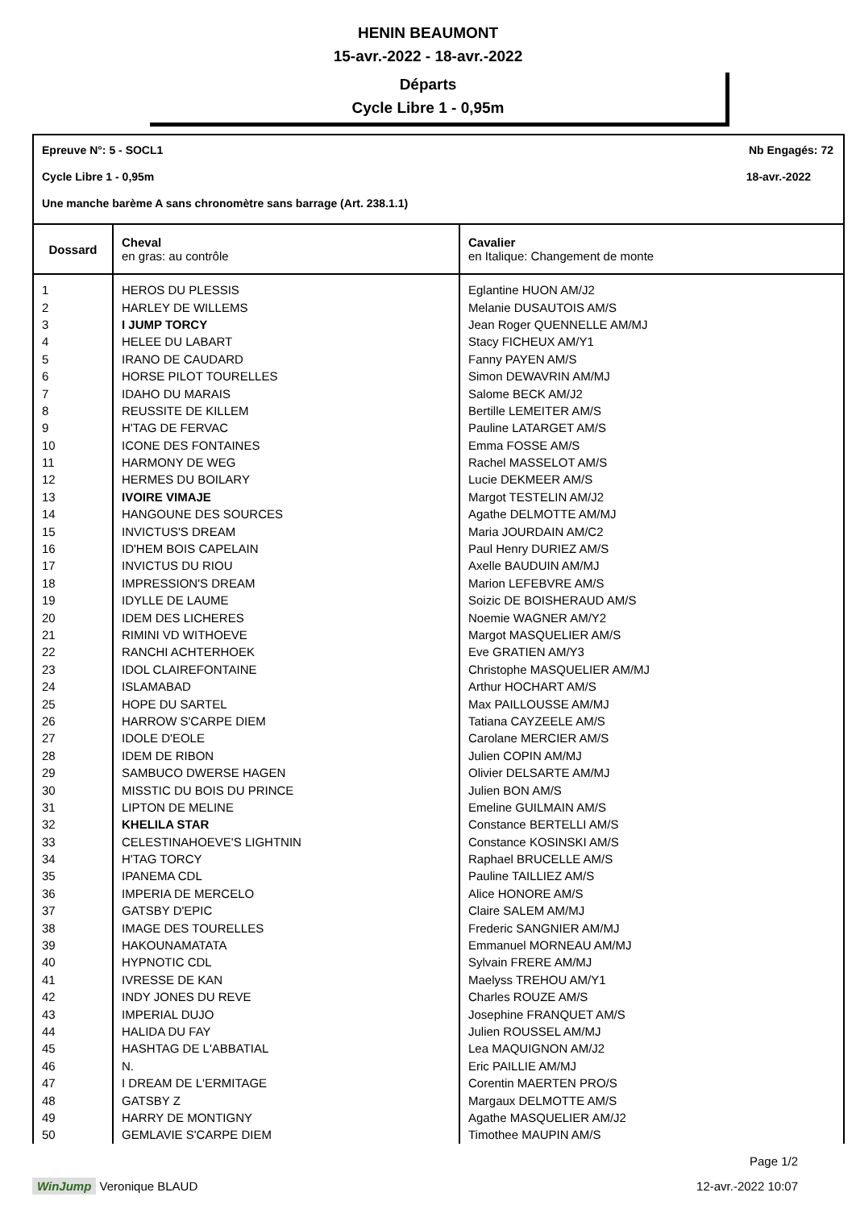HENIN BEAUMONT
15-avr.-2022 - 18-avr.-2022
Départs
Cycle Libre 1 - 0,95m
Epreuve N°: 5 - SOCL1 Nb Engagés: 72
Cycle Libre 1 - 0,95m 18-avr.-2022
Une manche barème A sans chronomètre sans barrage (Art. 238.1.1)
| Dossard | Cheval en gras: au contrôle | Cavalier en Italique: Changement de monte |
| --- | --- | --- |
| 1 | HEROS DU PLESSIS | Eglantine HUON AM/J2 |
| 2 | HARLEY DE WILLEMS | Melanie DUSAUTOIS AM/S |
| 3 | I JUMP TORCY | Jean Roger QUENNELLE AM/MJ |
| 4 | HELEE DU LABART | Stacy FICHEUX AM/Y1 |
| 5 | IRANO DE CAUDARD | Fanny PAYEN AM/S |
| 6 | HORSE PILOT TOURELLES | Simon DEWAVRIN AM/MJ |
| 7 | IDAHO DU MARAIS | Salome BECK AM/J2 |
| 8 | REUSSITE DE KILLEM | Bertille LEMEITER AM/S |
| 9 | H'TAG DE FERVAC | Pauline LATARGET AM/S |
| 10 | ICONE DES FONTAINES | Emma FOSSE AM/S |
| 11 | HARMONY DE WEG | Rachel MASSELOT AM/S |
| 12 | HERMES DU BOILARY | Lucie DEKMEER AM/S |
| 13 | IVOIRE VIMAJE | Margot TESTELIN AM/J2 |
| 14 | HANGOUNE DES SOURCES | Agathe DELMOTTE AM/MJ |
| 15 | INVICTUS'S DREAM | Maria JOURDAIN AM/C2 |
| 16 | ID'HEM BOIS CAPELAIN | Paul Henry DURIEZ AM/S |
| 17 | INVICTUS DU RIOU | Axelle BAUDUIN AM/MJ |
| 18 | IMPRESSION'S DREAM | Marion LEFEBVRE AM/S |
| 19 | IDYLLE DE LAUME | Soizic DE BOISHERAUD AM/S |
| 20 | IDEM DES LICHERES | Noemie WAGNER AM/Y2 |
| 21 | RIMINI VD WITHOEVE | Margot MASQUELIER AM/S |
| 22 | RANCHI ACHTERHOEK | Eve GRATIEN AM/Y3 |
| 23 | IDOL CLAIREFONTAINE | Christophe MASQUELIER AM/MJ |
| 24 | ISLAMABAD | Arthur HOCHART AM/S |
| 25 | HOPE DU SARTEL | Max PAILLOUSSE AM/MJ |
| 26 | HARROW S'CARPE DIEM | Tatiana CAYZEELE AM/S |
| 27 | IDOLE D'EOLE | Carolane MERCIER AM/S |
| 28 | IDEM DE RIBON | Julien COPIN AM/MJ |
| 29 | SAMBUCO DWERSE HAGEN | Olivier DELSARTE AM/MJ |
| 30 | MISSTIC DU BOIS DU PRINCE | Julien BON AM/S |
| 31 | LIPTON DE MELINE | Emeline GUILMAIN AM/S |
| 32 | KHELILA STAR | Constance BERTELLI AM/S |
| 33 | CELESTINAHOEVE'S LIGHTNIN | Constance KOSINSKI AM/S |
| 34 | H'TAG TORCY | Raphael BRUCELLE AM/S |
| 35 | IPANEMA CDL | Pauline TAILLIEZ AM/S |
| 36 | IMPERIA DE MERCELO | Alice HONORE AM/S |
| 37 | GATSBY D'EPIC | Claire SALEM AM/MJ |
| 38 | IMAGE DES TOURELLES | Frederic SANGNIER AM/MJ |
| 39 | HAKOUNAMATATA | Emmanuel MORNEAU AM/MJ |
| 40 | HYPNOTIC CDL | Sylvain FRERE AM/MJ |
| 41 | IVRESSE DE KAN | Maelyss TREHOU AM/Y1 |
| 42 | INDY JONES DU REVE | Charles ROUZE AM/S |
| 43 | IMPERIAL DUJO | Josephine FRANQUET AM/S |
| 44 | HALIDA DU FAY | Julien ROUSSEL AM/MJ |
| 45 | HASHTAG DE L'ABBATIAL | Lea MAQUIGNON AM/J2 |
| 46 | N. | Eric PAILLIE AM/MJ |
| 47 | I DREAM DE L'ERMITAGE | Corentin MAERTEN PRO/S |
| 48 | GATSBY Z | Margaux DELMOTTE AM/S |
| 49 | HARRY DE MONTIGNY | Agathe MASQUELIER AM/J2 |
| 50 | GEMLAVIE S'CARPE DIEM | Timothee MAUPIN AM/S |
Page 1/2
WinJump Veronique BLAUD 12-avr.-2022 10:07